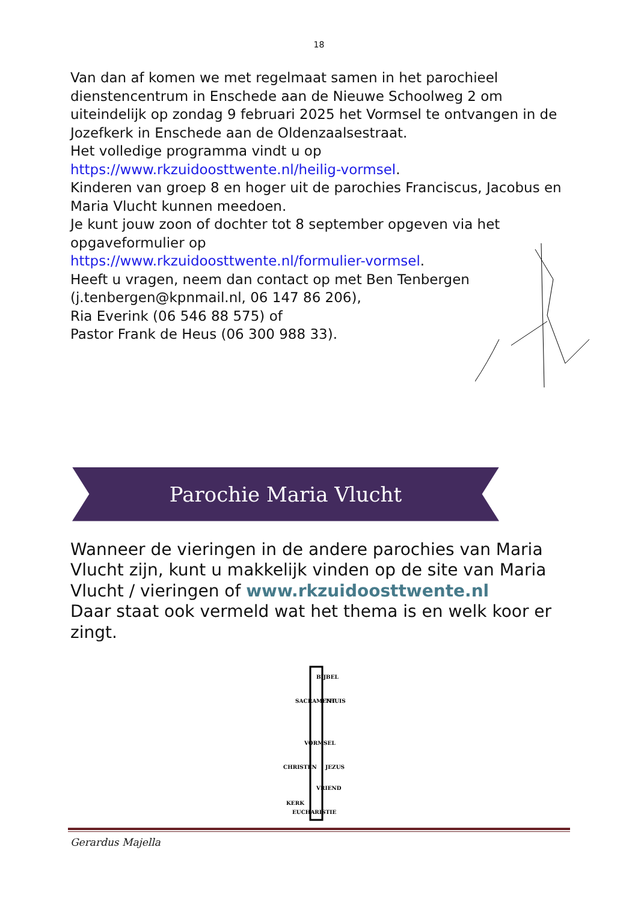18
Van dan af komen we met regelmaat samen in het parochieel dienstencentrum in Enschede aan de Nieuwe Schoolweg 2 om uiteindelijk op zondag 9 februari 2025 het Vormsel te ontvangen in de Jozefkerk in Enschede aan de Oldenzaalsestraat.
Het volledige programma vindt u op
https://www.rkzuidoosttwente.nl/heilig-vormsel.
Kinderen van groep 8 en hoger uit de parochies Franciscus, Jacobus en Maria Vlucht kunnen meedoen.
Je kunt jouw zoon of dochter tot 8 september opgeven via het opgaveformulier op
https://www.rkzuidoosttwente.nl/formulier-vormsel.
Heeft u vragen, neem dan contact op met Ben Tenbergen (j.tenbergen@kpnmail.nl, 06 147 86 206),
Ria Everink (06 546 88 575) of
Pastor Frank de Heus (06 300 988 33).
Parochie Maria Vlucht
Wanneer de vieringen in de andere parochies van Maria Vlucht zijn, kunt u makkelijk vinden op de site van Maria Vlucht / vieringen of www.rkzuidoosttwente.nl
Daar staat ook vermeld wat het thema is en welk koor er zingt.
BIJBEL
SACRAMENT
THUIS
VORMSEL
JEZUS
CHRISTEN
VRIEND
KERK
EUCHARISTIE
Gerardus Majella